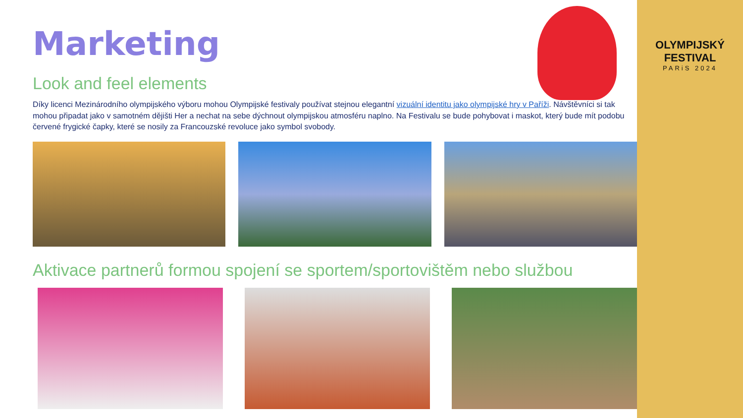Marketing
Look and feel elements
Díky licenci Mezinárodního olympijského výboru mohou Olympijské festivaly používat stejnou elegantní vizuální identitu jako olympijské hry v Paříži. Návštěvníci si tak mohou připadat jako v samotném dějišti Her a nechat na sebe dýchnout olympijskou atmosféru naplno. Na Festivalu se bude pohybovat i maskot, který bude mít podobu červené frygické čapky, které se nosily za Francouzské revoluce jako symbol svobody.
Aktivace partnerů formou spojení se sportem/sportovištěm nebo službou
OLYMPIJSKÝ FESTIVAL
PARiS 2024